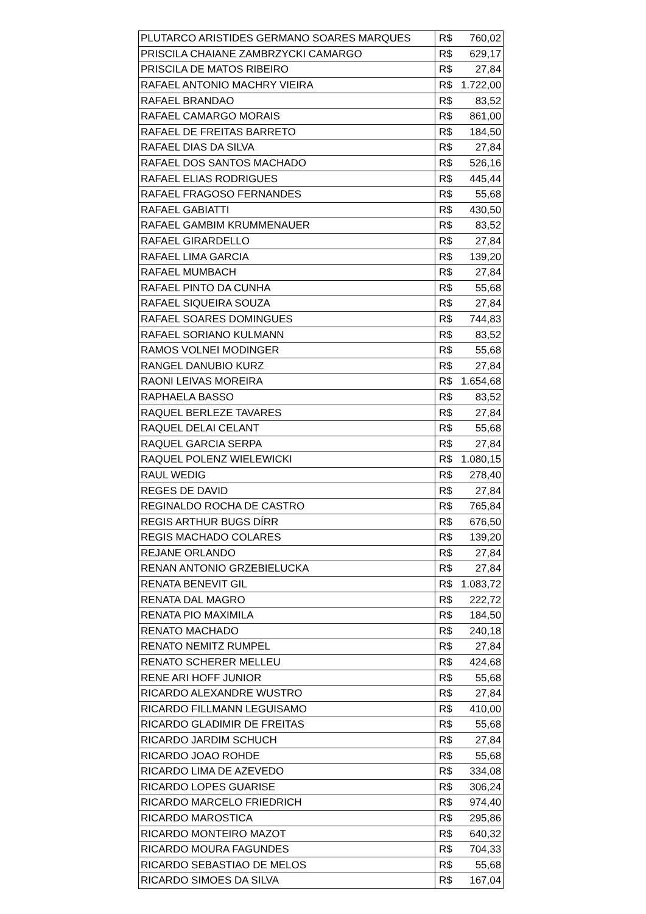| PLUTARCO ARISTIDES GERMANO SOARES MARQUES | R$ | 760,02 |
| PRISCILA CHAIANE ZAMBRZYCKI CAMARGO | R$ | 629,17 |
| PRISCILA DE MATOS RIBEIRO | R$ | 27,84 |
| RAFAEL ANTONIO MACHRY VIEIRA | R$ | 1.722,00 |
| RAFAEL BRANDAO | R$ | 83,52 |
| RAFAEL CAMARGO MORAIS | R$ | 861,00 |
| RAFAEL DE FREITAS BARRETO | R$ | 184,50 |
| RAFAEL DIAS DA SILVA | R$ | 27,84 |
| RAFAEL DOS SANTOS MACHADO | R$ | 526,16 |
| RAFAEL ELIAS RODRIGUES | R$ | 445,44 |
| RAFAEL FRAGOSO FERNANDES | R$ | 55,68 |
| RAFAEL GABIATTI | R$ | 430,50 |
| RAFAEL GAMBIM KRUMMENAUER | R$ | 83,52 |
| RAFAEL GIRARDELLO | R$ | 27,84 |
| RAFAEL LIMA GARCIA | R$ | 139,20 |
| RAFAEL MUMBACH | R$ | 27,84 |
| RAFAEL PINTO DA CUNHA | R$ | 55,68 |
| RAFAEL SIQUEIRA SOUZA | R$ | 27,84 |
| RAFAEL SOARES DOMINGUES | R$ | 744,83 |
| RAFAEL SORIANO KULMANN | R$ | 83,52 |
| RAMOS VOLNEI MODINGER | R$ | 55,68 |
| RANGEL DANUBIO KURZ | R$ | 27,84 |
| RAONI LEIVAS MOREIRA | R$ | 1.654,68 |
| RAPHAELA BASSO | R$ | 83,52 |
| RAQUEL BERLEZE TAVARES | R$ | 27,84 |
| RAQUEL DELAI CELANT | R$ | 55,68 |
| RAQUEL GARCIA SERPA | R$ | 27,84 |
| RAQUEL POLENZ WIELEWICKI | R$ | 1.080,15 |
| RAUL WEDIG | R$ | 278,40 |
| REGES DE DAVID | R$ | 27,84 |
| REGINALDO ROCHA DE CASTRO | R$ | 765,84 |
| REGIS ARTHUR BUGS DÍRR | R$ | 676,50 |
| REGIS MACHADO COLARES | R$ | 139,20 |
| REJANE ORLANDO | R$ | 27,84 |
| RENAN ANTONIO GRZEBIELUCKA | R$ | 27,84 |
| RENATA BENEVIT GIL | R$ | 1.083,72 |
| RENATA DAL MAGRO | R$ | 222,72 |
| RENATA PIO MAXIMILA | R$ | 184,50 |
| RENATO MACHADO | R$ | 240,18 |
| RENATO NEMITZ RUMPEL | R$ | 27,84 |
| RENATO SCHERER MELLEU | R$ | 424,68 |
| RENE ARI HOFF JUNIOR | R$ | 55,68 |
| RICARDO ALEXANDRE WUSTRO | R$ | 27,84 |
| RICARDO FILLMANN LEGUISAMO | R$ | 410,00 |
| RICARDO GLADIMIR DE FREITAS | R$ | 55,68 |
| RICARDO JARDIM SCHUCH | R$ | 27,84 |
| RICARDO JOAO ROHDE | R$ | 55,68 |
| RICARDO LIMA DE AZEVEDO | R$ | 334,08 |
| RICARDO LOPES GUARISE | R$ | 306,24 |
| RICARDO MARCELO FRIEDRICH | R$ | 974,40 |
| RICARDO MAROSTICA | R$ | 295,86 |
| RICARDO MONTEIRO MAZOT | R$ | 640,32 |
| RICARDO MOURA FAGUNDES | R$ | 704,33 |
| RICARDO SEBASTIAO DE MELOS | R$ | 55,68 |
| RICARDO SIMOES DA SILVA | R$ | 167,04 |